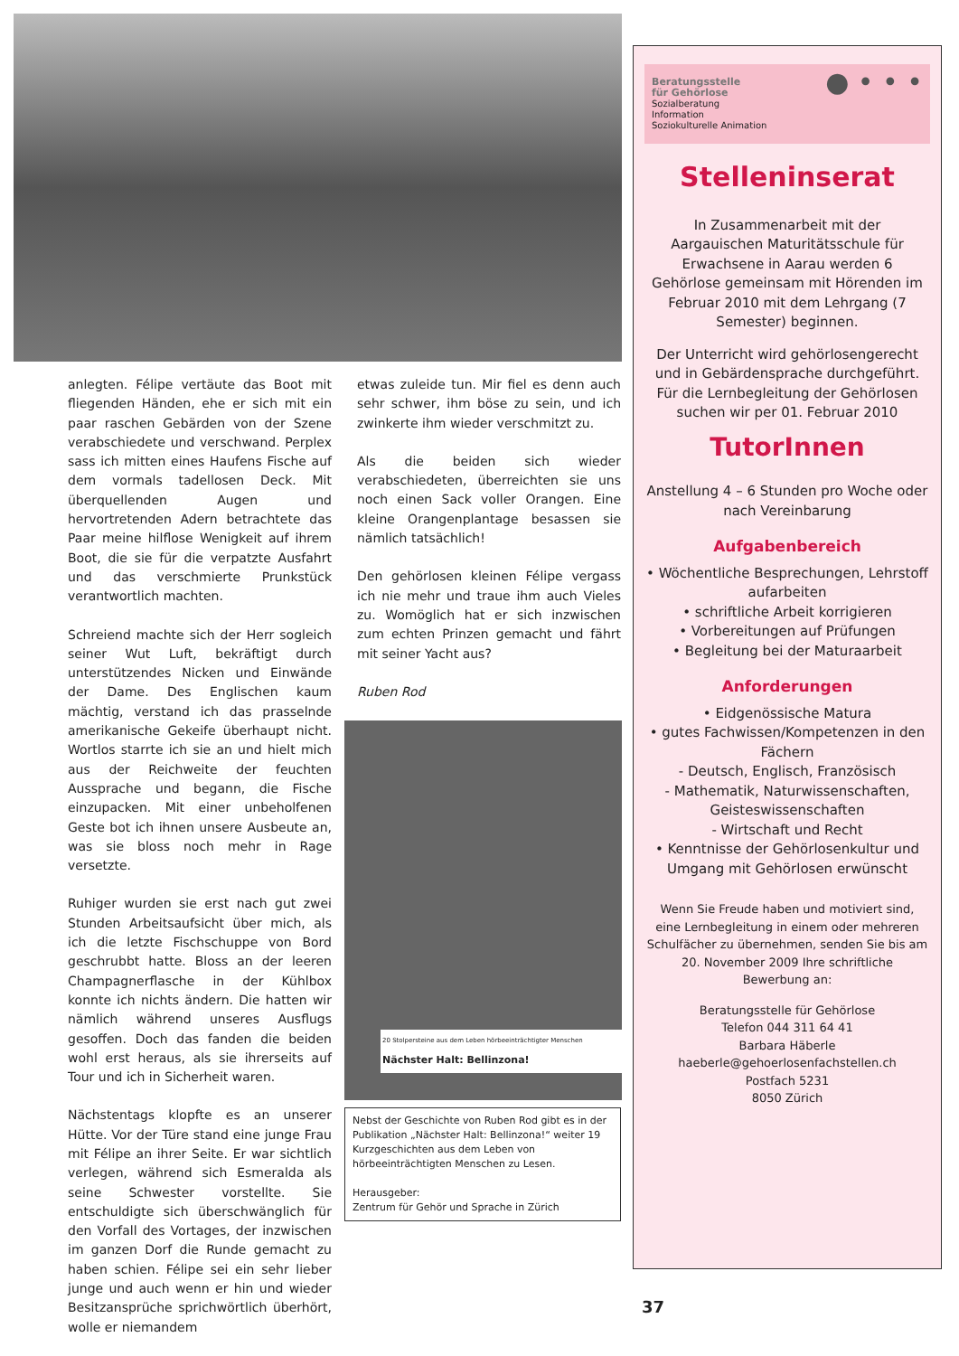anlegten. Félipe vertäute das Boot mit fliegenden Händen, ehe er sich mit ein paar raschen Gebärden von der Szene verabschiedete und verschwand. Perplex sass ich mitten eines Haufens Fische auf dem vormals tadellosen Deck. Mit überquellenden Augen und hervortretenden Adern betrachtete das Paar meine hilflose Wenigkeit auf ihrem Boot, die sie für die verpatzte Ausfahrt und das verschmierte Prunkstück verantwortlich machten.
Schreiend machte sich der Herr sogleich seiner Wut Luft, bekräftigt durch unterstützendes Nicken und Einwände der Dame. Des Englischen kaum mächtig, verstand ich das prasselnde amerikanische Gekeife überhaupt nicht. Wortlos starrte ich sie an und hielt mich aus der Reichweite der feuchten Aussprache und begann, die Fische einzupacken. Mit einer unbeholfenen Geste bot ich ihnen unsere Ausbeute an, was sie bloss noch mehr in Rage versetzte.
Ruhiger wurden sie erst nach gut zwei Stunden Arbeitsaufsicht über mich, als ich die letzte Fischschuppe von Bord geschrubbt hatte. Bloss an der leeren Champagnerflasche in der Kühlbox konnte ich nichts ändern. Die hatten wir nämlich während unseres Ausflugs gesoffen. Doch das fanden die beiden wohl erst heraus, als sie ihrerseits auf Tour und ich in Sicherheit waren.
Nächstentags klopfte es an unserer Hütte. Vor der Türe stand eine junge Frau mit Félipe an ihrer Seite. Er war sichtlich verlegen, während sich Esmeralda als seine Schwester vorstellte. Sie entschuldigte sich überschwänglich für den Vorfall des Vortages, der inzwischen im ganzen Dorf die Runde gemacht zu haben schien. Félipe sei ein sehr lieber junge und auch wenn er hin und wieder Besitzansprüche sprichwörtlich überhört, wolle er niemandem
etwas zuleide tun. Mir fiel es denn auch sehr schwer, ihm böse zu sein, und ich zwinkerte ihm wieder verschmitzt zu.
Als die beiden sich wieder verabschiedeten, überreichten sie uns noch einen Sack voller Orangen. Eine kleine Orangenplantage besassen sie nämlich tatsächlich!
Den gehörlosen kleinen Félipe vergass ich nie mehr und traue ihm auch Vieles zu. Womöglich hat er sich inzwischen zum echten Prinzen gemacht und fährt mit seiner Yacht aus?
Ruben Rod
20 Stolpersteine aus dem Leben hörbeeinträchtigter Menschen
Nächster Halt: Bellinzona!
Nebst der Geschichte von Ruben Rod gibt es in der Publikation „Nächster Halt: Bellinzona!“ weiter 19 Kurzgeschichten aus dem Leben von hörbeeinträchtigten Menschen zu Lesen.
Herausgeber:
Zentrum für Gehör und Sprache in Zürich
Beratungsstelle
für Gehörlose
Sozialberatung
Information
Soziokulturelle Animation
● • • •
Stelleninserat
In Zusammenarbeit mit der Aargauischen Maturitätsschule für Erwachsene in Aarau werden 6 Gehörlose gemeinsam mit Hörenden im Februar 2010 mit dem Lehrgang (7 Semester) beginnen.
Der Unterricht wird gehörlosengerecht und in Gebärdensprache durchgeführt. Für die Lernbegleitung der Gehörlosen suchen wir per 01. Februar 2010
TutorInnen
Anstellung 4 – 6 Stunden pro Woche oder nach Vereinbarung
Aufgabenbereich
• Wöchentliche Besprechungen, Lehrstoff aufarbeiten
• schriftliche Arbeit korrigieren
• Vorbereitungen auf Prüfungen
• Begleitung bei der Maturaarbeit
Anforderungen
• Eidgenössische Matura
• gutes Fachwissen/Kompetenzen in den Fächern
- Deutsch, Englisch, Französisch
- Mathematik, Naturwissenschaften, Geisteswissenschaften
- Wirtschaft und Recht
• Kenntnisse der Gehörlosenkultur und Umgang mit Gehörlosen erwünscht
Wenn Sie Freude haben und motiviert sind, eine Lernbegleitung in einem oder mehreren Schulfächer zu übernehmen, senden Sie bis am 20. November 2009 Ihre schriftliche Bewerbung an:
Beratungsstelle für Gehörlose
Telefon 044 311 64 41
Barbara Häberle
haeberle@gehoerlosenfachstellen.ch
Postfach 5231
8050 Zürich
37